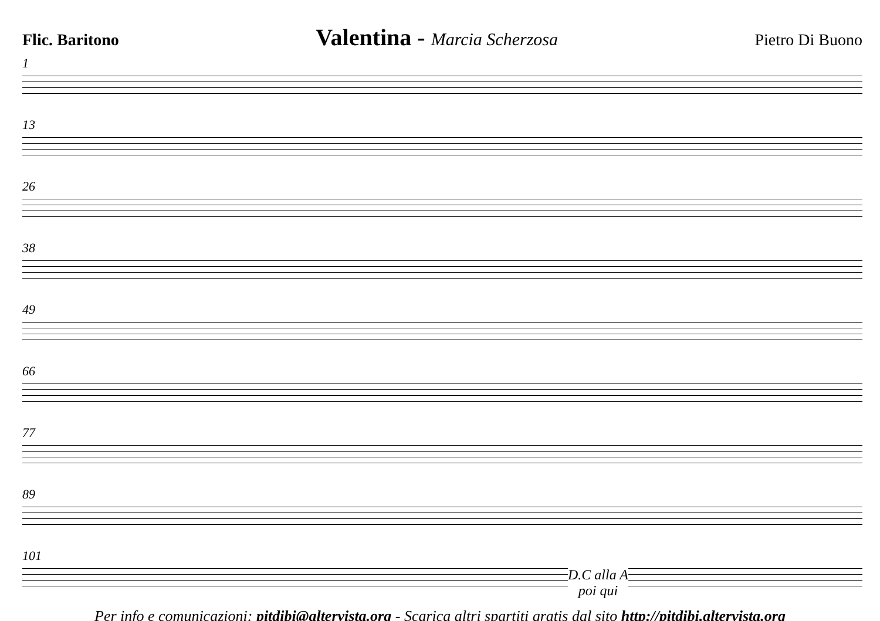Flic. Baritono Valentina - Marcia Scherzosa Pietro Di Buono
1
13
26
38
49
66
77
89
101
D.C alla A
poi qui
Per info e comunicazioni: pitdibi@altervista.org - Scarica altri spartiti gratis dal sito http://pitdibi.altervista.org